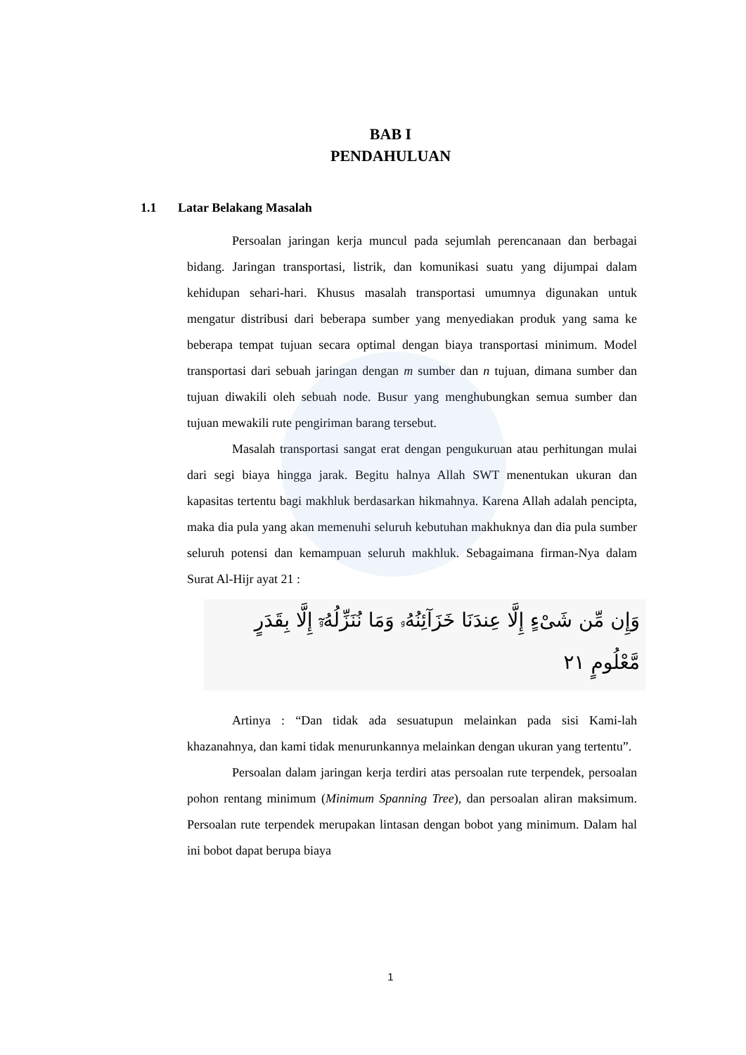BAB I
PENDAHULUAN
1.1 Latar Belakang Masalah
Persoalan jaringan kerja muncul pada sejumlah perencanaan dan berbagai bidang. Jaringan transportasi, listrik, dan komunikasi suatu yang dijumpai dalam kehidupan sehari-hari. Khusus masalah transportasi umumnya digunakan untuk mengatur distribusi dari beberapa sumber yang menyediakan produk yang sama ke beberapa tempat tujuan secara optimal dengan biaya transportasi minimum. Model transportasi dari sebuah jaringan dengan m sumber dan n tujuan, dimana sumber dan tujuan diwakili oleh sebuah node. Busur yang menghubungkan semua sumber dan tujuan mewakili rute pengiriman barang tersebut.
Masalah transportasi sangat erat dengan pengukuruan atau perhitungan mulai dari segi biaya hingga jarak. Begitu halnya Allah SWT menentukan ukuran dan kapasitas tertentu bagi makhluk berdasarkan hikmahnya. Karena Allah adalah pencipta, maka dia pula yang akan memenuhi seluruh kebutuhan makhuknya dan dia pula sumber seluruh potensi dan kemampuan seluruh makhluk. Sebagaimana firman-Nya dalam Surat Al-Hijr ayat 21 :
وَإِن مِّن شَىْءٍ إِلَّا عِندَنَا خَزَآئِنُهُۥ وَمَا نُنَزِّلُهُۥٓ إِلَّا بِقَدَرٍ
مَّعْلُومٍ ٢١
Artinya : “Dan tidak ada sesuatupun melainkan pada sisi Kami-lah khazanahnya, dan kami tidak menurunkannya melainkan dengan ukuran yang tertentu”.
Persoalan dalam jaringan kerja terdiri atas persoalan rute terpendek, persoalan pohon rentang minimum (Minimum Spanning Tree), dan persoalan aliran maksimum. Persoalan rute terpendek merupakan lintasan dengan bobot yang minimum. Dalam hal ini bobot dapat berupa biaya
1